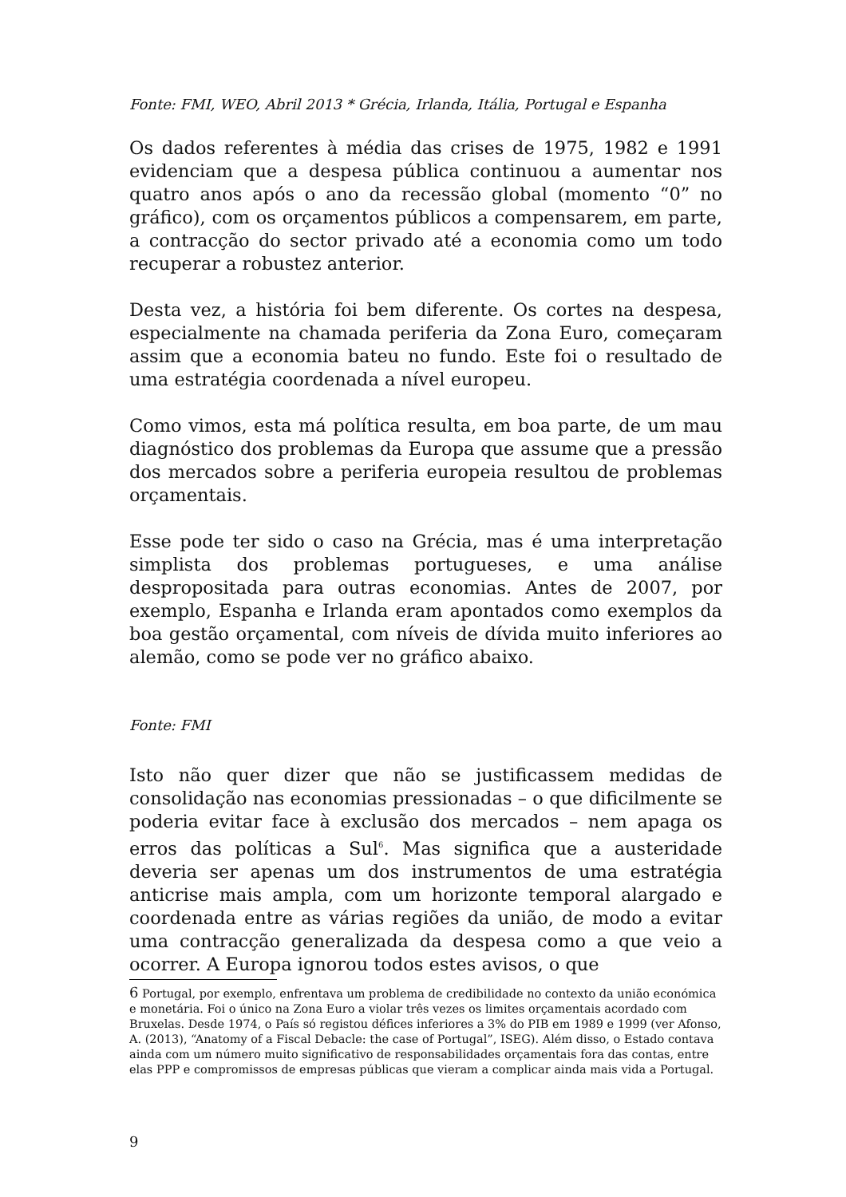Fonte: FMI, WEO, Abril 2013 * Grécia, Irlanda, Itália, Portugal e Espanha
Os dados referentes à média das crises de 1975, 1982 e 1991 evidenciam que a despesa pública continuou a aumentar nos quatro anos após o ano da recessão global (momento “0” no gráfico), com os orçamentos públicos a compensarem, em parte, a contracção do sector privado até a economia como um todo recuperar a robustez anterior.
Desta vez, a história foi bem diferente. Os cortes na despesa, especialmente na chamada periferia da Zona Euro, começaram assim que a economia bateu no fundo. Este foi o resultado de uma estratégia coordenada a nível europeu.
Como vimos, esta má política resulta, em boa parte, de um mau diagnóstico dos problemas da Europa que assume que a pressão dos mercados sobre a periferia europeia resultou de problemas orçamentais.
Esse pode ter sido o caso na Grécia, mas é uma interpretação simplista dos problemas portugueses, e uma análise despropositada para outras economias. Antes de 2007, por exemplo, Espanha e Irlanda eram apontados como exemplos da boa gestão orçamental, com níveis de dívida muito inferiores ao alemão, como se pode ver no gráfico abaixo.
Fonte: FMI
Isto não quer dizer que não se justificassem medidas de consolidação nas economias pressionadas – o que dificilmente se poderia evitar face à exclusão dos mercados – nem apaga os erros das políticas a Sul<sup>6</sup>. Mas significa que a austeridade deveria ser apenas um dos instrumentos de uma estratégia anticrise mais ampla, com um horizonte temporal alargado e coordenada entre as várias regiões da união, de modo a evitar uma contracção generalizada da despesa como a que veio a ocorrer. A Europa ignorou todos estes avisos, o que
6 Portugal, por exemplo, enfrentava um problema de credibilidade no contexto da união económica e monetária. Foi o único na Zona Euro a violar três vezes os limites orçamentais acordado com Bruxelas. Desde 1974, o País só registou défices inferiores a 3% do PIB em 1989 e 1999 (ver Afonso, A. (2013), “Anatomy of a Fiscal Debacle: the case of Portugal”, ISEG). Além disso, o Estado contava ainda com um número muito significativo de responsabilidades orçamentais fora das contas, entre elas PPP e compromissos de empresas públicas que vieram a complicar ainda mais vida a Portugal.
9